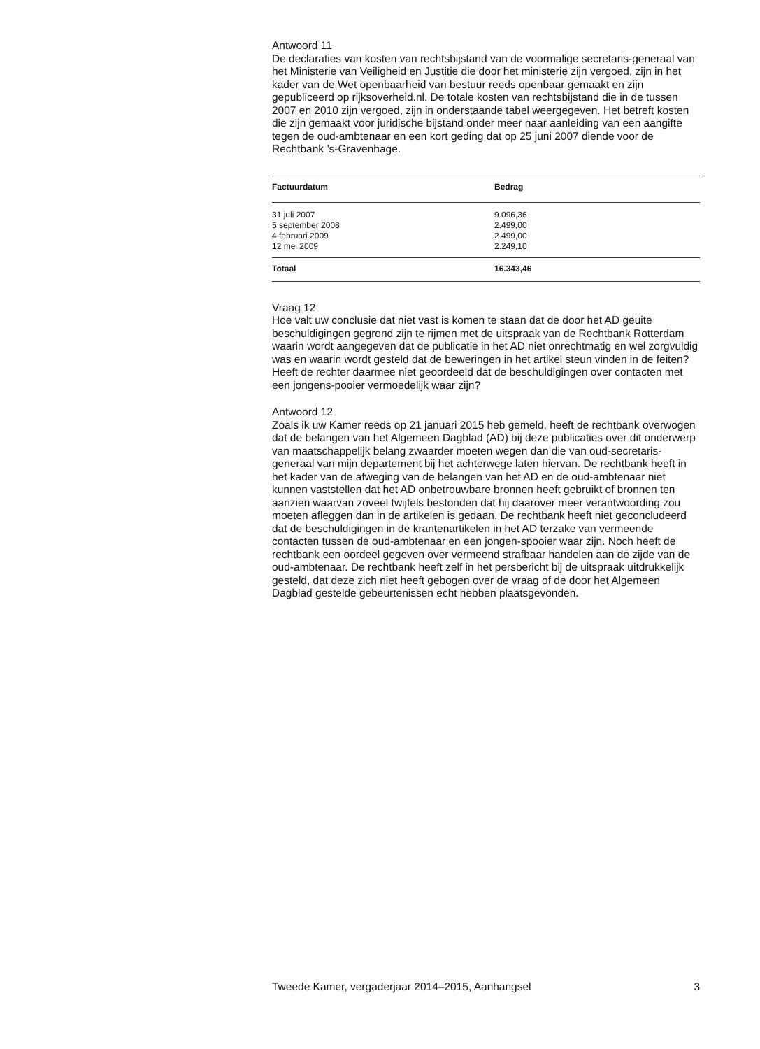Antwoord 11
De declaraties van kosten van rechtsbijstand van de voormalige secretaris-generaal van het Ministerie van Veiligheid en Justitie die door het ministerie zijn vergoed, zijn in het kader van de Wet openbaarheid van bestuur reeds openbaar gemaakt en zijn gepubliceerd op rijksoverheid.nl. De totale kosten van rechtsbijstand die in de tussen 2007 en 2010 zijn vergoed, zijn in onderstaande tabel weergegeven. Het betreft kosten die zijn gemaakt voor juridische bijstand onder meer naar aanleiding van een aangifte tegen de oud-ambtenaar en een kort geding dat op 25 juni 2007 diende voor de Rechtbank ’s-Gravenhage.
| Factuurdatum | Bedrag |
| --- | --- |
| 31 juli 2007 | 9.096,36 |
| 5 september 2008 | 2.499,00 |
| 4 februari 2009 | 2.499,00 |
| 12 mei 2009 | 2.249,10 |
| Totaal | 16.343,46 |
Vraag 12
Hoe valt uw conclusie dat niet vast is komen te staan dat de door het AD geuite beschuldigingen gegrond zijn te rijmen met de uitspraak van de Rechtbank Rotterdam waarin wordt aangegeven dat de publicatie in het AD niet onrechtmatig en wel zorgvuldig was en waarin wordt gesteld dat de beweringen in het artikel steun vinden in de feiten? Heeft de rechter daarmee niet geoordeeld dat de beschuldigingen over contacten met een jongens-pooier vermoedelijk waar zijn?
Antwoord 12
Zoals ik uw Kamer reeds op 21 januari 2015 heb gemeld, heeft de rechtbank overwogen dat de belangen van het Algemeen Dagblad (AD) bij deze publicaties over dit onderwerp van maatschappelijk belang zwaarder moeten wegen dan die van oud-secretaris-generaal van mijn departement bij het achterwege laten hiervan. De rechtbank heeft in het kader van de afweging van de belangen van het AD en de oud-ambtenaar niet kunnen vaststellen dat het AD onbetrouwbare bronnen heeft gebruikt of bronnen ten aanzien waarvan zoveel twijfels bestonden dat hij daarover meer verantwoording zou moeten afleggen dan in de artikelen is gedaan. De rechtbank heeft niet geconcludeerd dat de beschuldigingen in de krantenartikelen in het AD terzake van vermeende contacten tussen de oud-ambtenaar en een jongen-spooier waar zijn. Noch heeft de rechtbank een oordeel gegeven over vermeend strafbaar handelen aan de zijde van de oud-ambtenaar. De rechtbank heeft zelf in het persbericht bij de uitspraak uitdrukkelijk gesteld, dat deze zich niet heeft gebogen over de vraag of de door het Algemeen Dagblad gestelde gebeurtenissen echt hebben plaatsgevonden.
Tweede Kamer, vergaderjaar 2014–2015, Aanhangsel 3